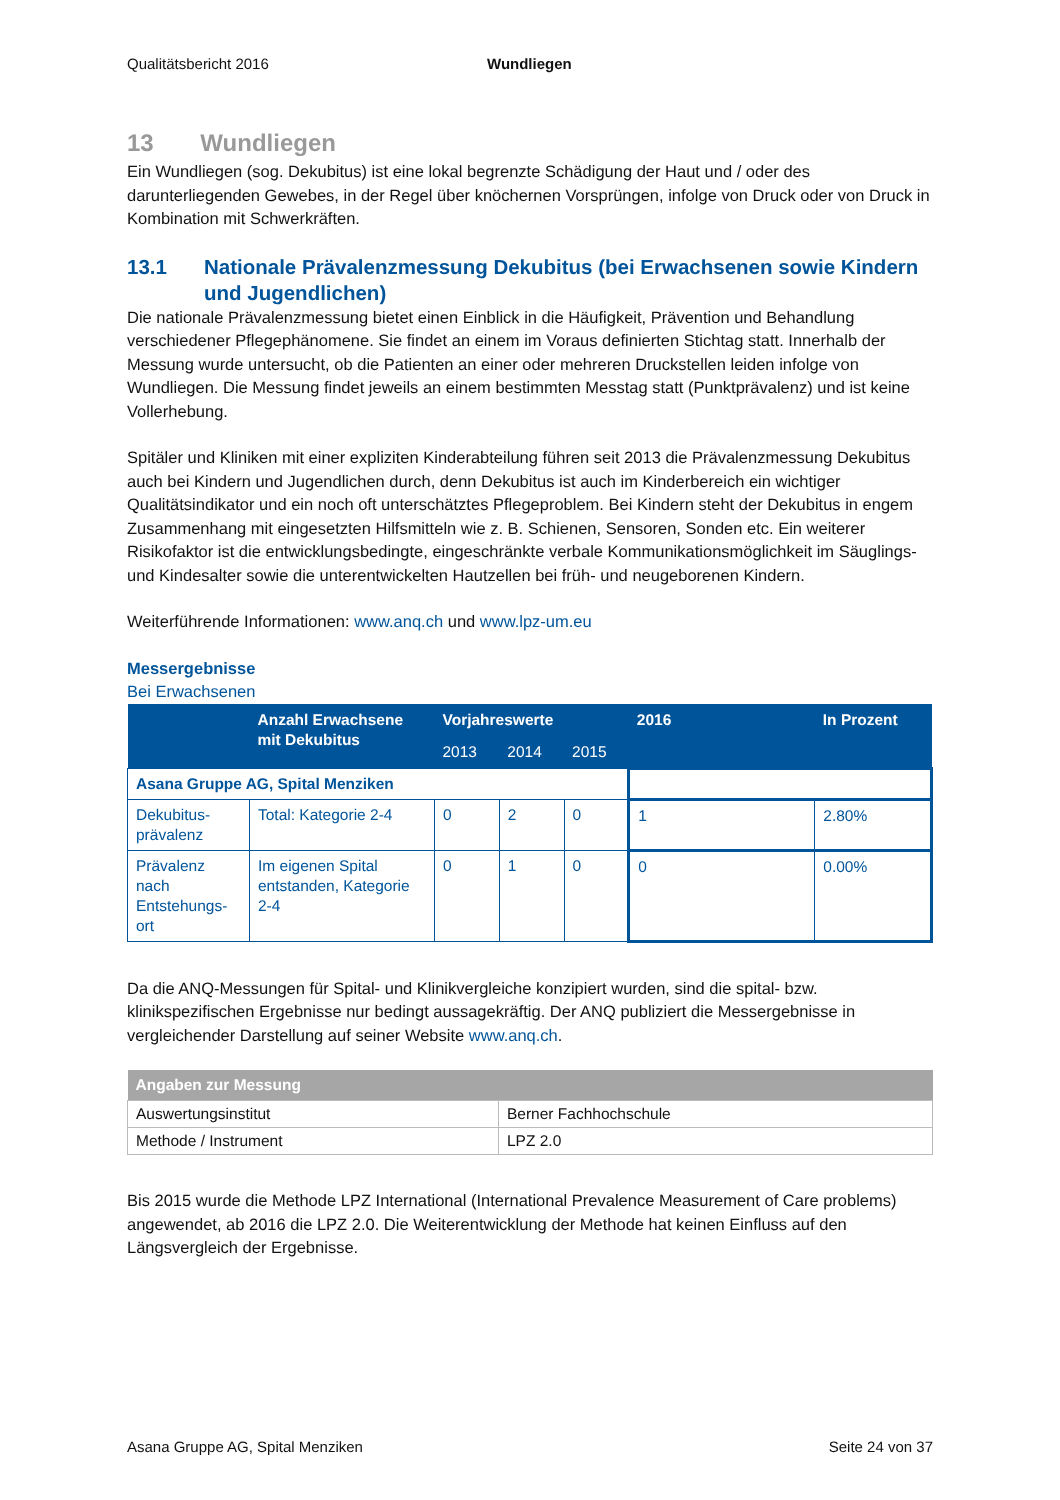Qualitätsbericht 2016 Wundliegen
13 Wundliegen
Ein Wundliegen (sog. Dekubitus) ist eine lokal begrenzte Schädigung der Haut und / oder des darunterliegenden Gewebes, in der Regel über knöchernen Vorsprüngen, infolge von Druck oder von Druck in Kombination mit Schwerkräften.
13.1 Nationale Prävalenzmessung Dekubitus (bei Erwachsenen sowie Kindern und Jugendlichen)
Die nationale Prävalenzmessung bietet einen Einblick in die Häufigkeit, Prävention und Behandlung verschiedener Pflegephänomene. Sie findet an einem im Voraus definierten Stichtag statt. Innerhalb der Messung wurde untersucht, ob die Patienten an einer oder mehreren Druckstellen leiden infolge von Wundliegen. Die Messung findet jeweils an einem bestimmten Messtag statt (Punktprävalenz) und ist keine Vollerhebung.
Spitäler und Kliniken mit einer expliziten Kinderabteilung führen seit 2013 die Prävalenzmessung Dekubitus auch bei Kindern und Jugendlichen durch, denn Dekubitus ist auch im Kinderbereich ein wichtiger Qualitätsindikator und ein noch oft unterschätztes Pflegeproblem. Bei Kindern steht der Dekubitus in engem Zusammenhang mit eingesetzten Hilfsmitteln wie z. B. Schienen, Sensoren, Sonden etc. Ein weiterer Risikofaktor ist die entwicklungsbedingte, eingeschränkte verbale Kommunikationsmöglichkeit im Säuglings- und Kindesalter sowie die unterentwickelten Hautzellen bei früh- und neugeborenen Kindern.
Weiterführende Informationen: www.anq.ch und www.lpz-um.eu
Messergebnisse
Bei Erwachsenen
| | Anzahl Erwachsene mit Dekubitus | Vorjahreswerte | | | 2016 | In Prozent |
| --- | --- | --- | --- | --- | --- | --- |
| | | 2013 | 2014 | 2015 | | |
| Asana Gruppe AG, Spital Menziken | | | | | | |
| Dekubitus-prävalenz | Total: Kategorie 2-4 | 0 | 2 | 0 | 1 | 2.80% |
| Prävalenz nach Entstehungs-ort | Im eigenen Spital entstanden, Kategorie 2-4 | 0 | 1 | 0 | 0 | 0.00% |
Da die ANQ-Messungen für Spital- und Klinikvergleiche konzipiert wurden, sind die spital- bzw. klinikspezifischen Ergebnisse nur bedingt aussagekräftig. Der ANQ publiziert die Messergebnisse in vergleichender Darstellung auf seiner Website www.anq.ch.
| Angaben zur Messung | |
| --- | --- |
| Auswertungsinstitut | Berner Fachhochschule |
| Methode / Instrument | LPZ 2.0 |
Bis 2015 wurde die Methode LPZ International (International Prevalence Measurement of Care problems) angewendet, ab 2016 die LPZ 2.0. Die Weiterentwicklung der Methode hat keinen Einfluss auf den Längsvergleich der Ergebnisse.
Asana Gruppe AG, Spital Menziken Seite 24 von 37